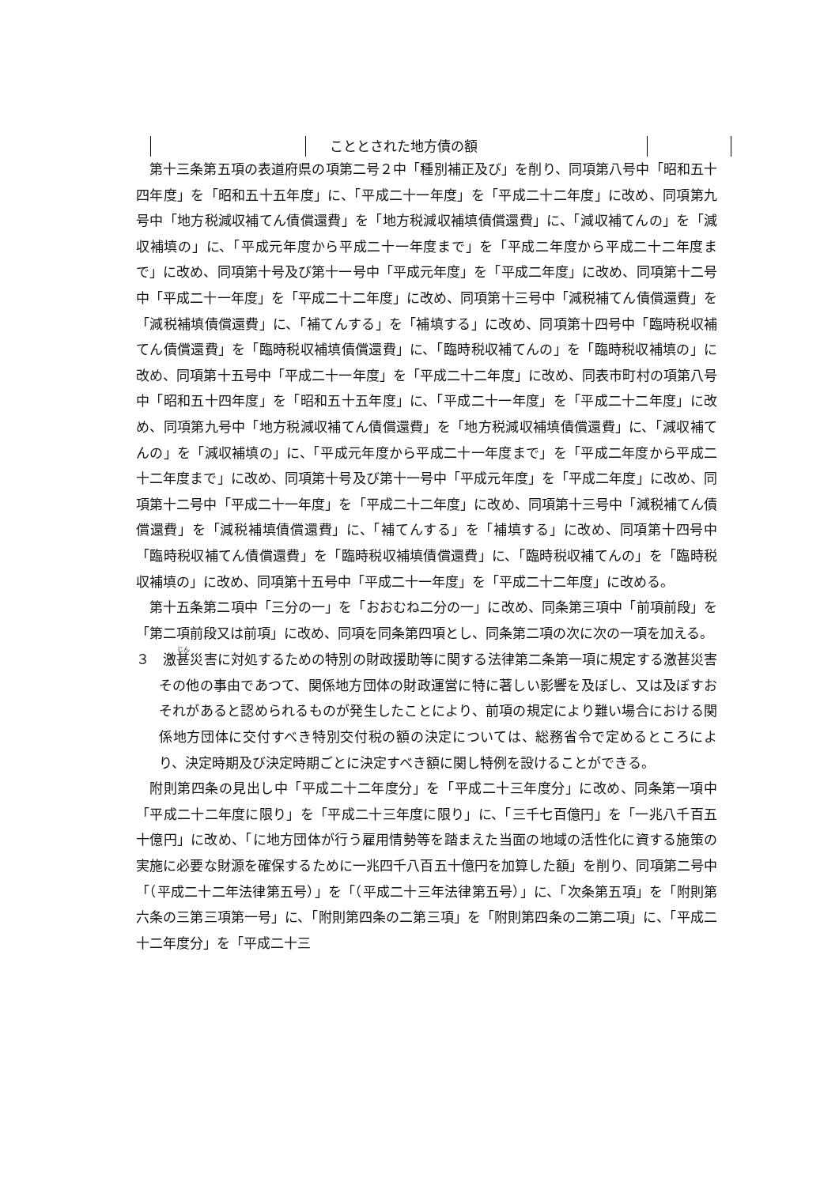| | こととされた地方債の額 | |
第十三条第五項の表道府県の項第二号２中「種別補正及び」を削り、同項第八号中「昭和五十四年度」を「昭和五十五年度」に、「平成二十一年度」を「平成二十二年度」に改め、同項第九号中「地方税減収補てん債償還費」を「地方税減収補填債償還費」に、「減収補てんの」を「減収補填の」に、「平成元年度から平成二十一年度まで」を「平成二年度から平成二十二年度まで」に改め、同項第十号及び第十一号中「平成元年度」を「平成二年度」に改め、同項第十二号中「平成二十一年度」を「平成二十二年度」に改め、同項第十三号中「減税補てん債償還費」を「減税補填債償還費」に、「補てんする」を「補填する」に改め、同項第十四号中「臨時税収補てん債償還費」を「臨時税収補填債償還費」に、「臨時税収補てんの」を「臨時税収補填の」に改め、同項第十五号中「平成二十一年度」を「平成二十二年度」に改め、同表市町村の項第八号中「昭和五十四年度」を「昭和五十五年度」に、「平成二十一年度」を「平成二十二年度」に改め、同項第九号中「地方税減収補てん債償還費」を「地方税減収補填債償還費」に、「減収補てんの」を「減収補填の」に、「平成元年度から平成二十一年度まで」を「平成二年度から平成二十二年度まで」に改め、同項第十号及び第十一号中「平成元年度」を「平成二年度」に改め、同項第十二号中「平成二十一年度」を「平成二十二年度」に改め、同項第十三号中「減税補てん債償還費」を「減税補填債償還費」に、「補てんする」を「補填する」に改め、同項第十四号中「臨時税収補てん債償還費」を「臨時税収補填債償還費」に、「臨時税収補てんの」を「臨時税収補填の」に改め、同項第十五号中「平成二十一年度」を「平成二十二年度」に改める。
第十五条第二項中「三分の一」を「おおむね二分の一」に改め、同条第三項中「前項前段」を「第二項前段又は前項」に改め、同項を同条第四項とし、同条第二項の次に次の一項を加える。
３　激甚災害に対処するための特別の財政援助等に関する法律第二条第一項に規定する激甚災害その他の事由であつて、関係地方団体の財政運営に特に著しい影響を及ぼし、又は及ぼすおそれがあると認められるものが発生したことにより、前項の規定により難い場合における関係地方団体に交付すべき特別交付税の額の決定については、総務省令で定めるところにより、決定時期及び決定時期ごとに決定すべき額に関し特例を設けることができる。
附則第四条の見出し中「平成二十二年度分」を「平成二十三年度分」に改め、同条第一項中「平成二十二年度に限り」を「平成二十三年度に限り」に、「三千七百億円」を「一兆八千百五十億円」に改め、「に地方団体が行う雇用情勢等を踏まえた当面の地域の活性化に資する施策の実施に必要な財源を確保するために一兆四千八百五十億円を加算した額」を削り、同項第二号中「（平成二十二年法律第五号）」を「（平成二十三年法律第五号）」に、「次条第五項」を「附則第六条の三第三項第一号」に、「附則第四条の二第三項」を「附則第四条の二第二項」に、「平成二十二年度分」を「平成二十三